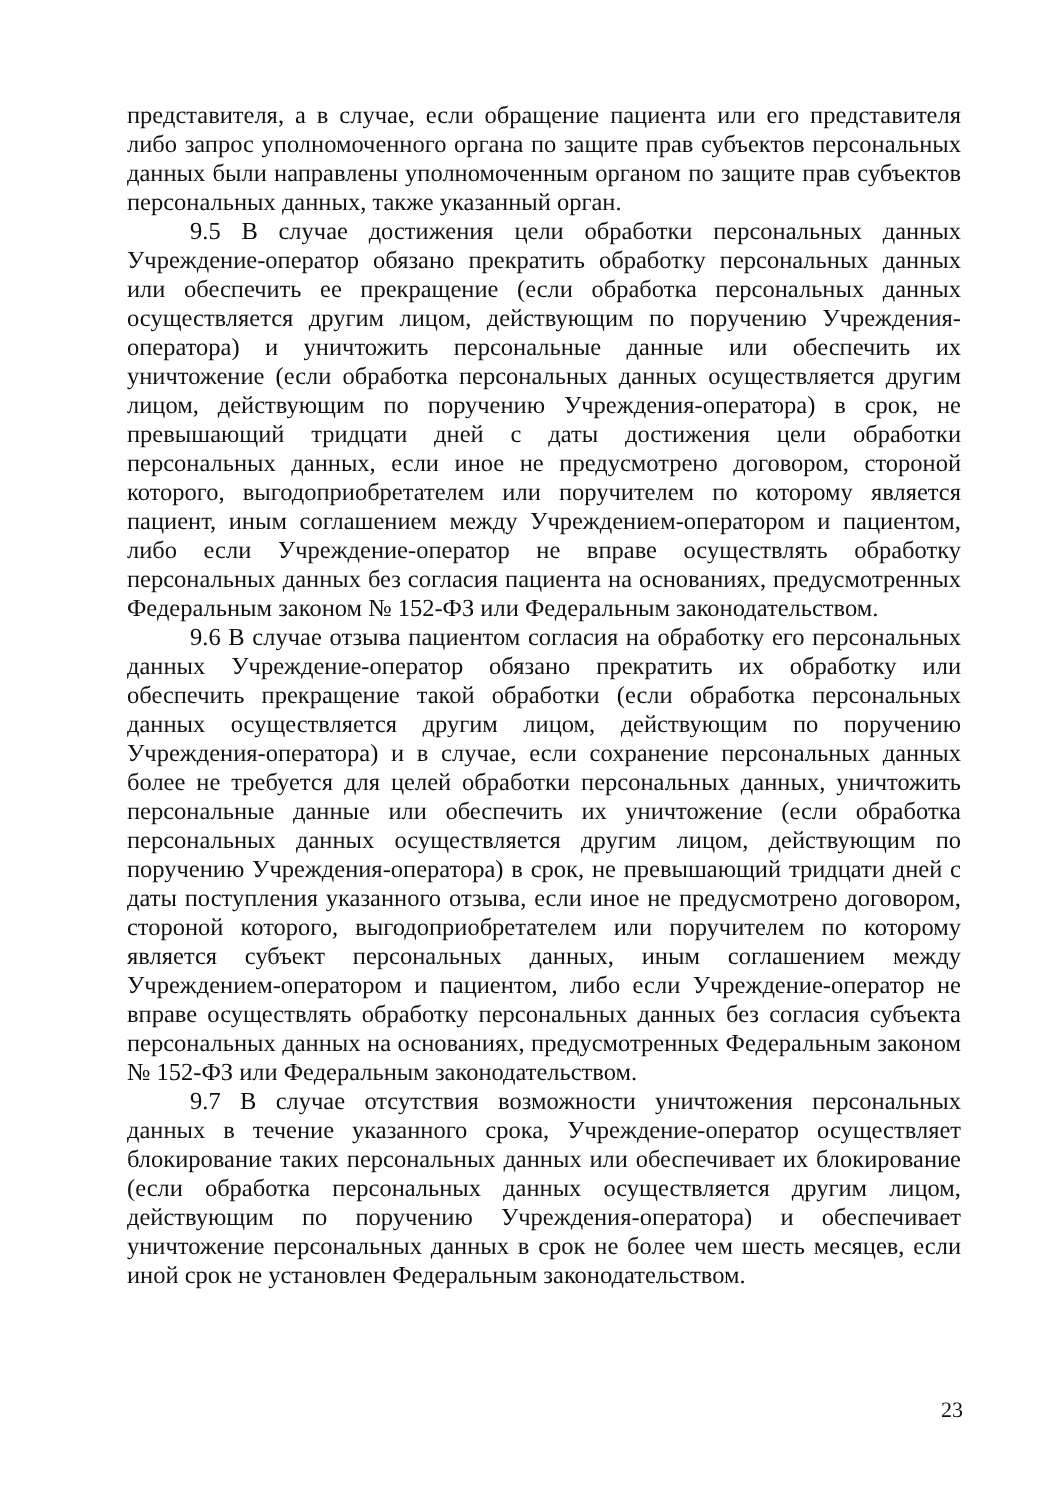представителя, а в случае, если обращение пациента или его представителя либо запрос уполномоченного органа по защите прав субъектов персональных данных были направлены уполномоченным органом по защите прав субъектов персональных данных, также указанный орган.
9.5 В случае достижения цели обработки персональных данных Учреждение-оператор обязано прекратить обработку персональных данных или обеспечить ее прекращение (если обработка персональных данных осуществляется другим лицом, действующим по поручению Учреждения-оператора) и уничтожить персональные данные или обеспечить их уничтожение (если обработка персональных данных осуществляется другим лицом, действующим по поручению Учреждения-оператора) в срок, не превышающий тридцати дней с даты достижения цели обработки персональных данных, если иное не предусмотрено договором, стороной которого, выгодоприобретателем или поручителем по которому является пациент, иным соглашением между Учреждением-оператором и пациентом, либо если Учреждение-оператор не вправе осуществлять обработку персональных данных без согласия пациента на основаниях, предусмотренных Федеральным законом № 152-ФЗ или Федеральным законодательством.
9.6 В случае отзыва пациентом согласия на обработку его персональных данных Учреждение-оператор обязано прекратить их обработку или обеспечить прекращение такой обработки (если обработка персональных данных осуществляется другим лицом, действующим по поручению Учреждения-оператора) и в случае, если сохранение персональных данных более не требуется для целей обработки персональных данных, уничтожить персональные данные или обеспечить их уничтожение (если обработка персональных данных осуществляется другим лицом, действующим по поручению Учреждения-оператора) в срок, не превышающий тридцати дней с даты поступления указанного отзыва, если иное не предусмотрено договором, стороной которого, выгодоприобретателем или поручителем по которому является субъект персональных данных, иным соглашением между Учреждением-оператором и пациентом, либо если Учреждение-оператор не вправе осуществлять обработку персональных данных без согласия субъекта персональных данных на основаниях, предусмотренных Федеральным законом № 152-ФЗ или Федеральным законодательством.
9.7 В случае отсутствия возможности уничтожения персональных данных в течение указанного срока, Учреждение-оператор осуществляет блокирование таких персональных данных или обеспечивает их блокирование (если обработка персональных данных осуществляется другим лицом, действующим по поручению Учреждения-оператора) и обеспечивает уничтожение персональных данных в срок не более чем шесть месяцев, если иной срок не установлен Федеральным законодательством.
23